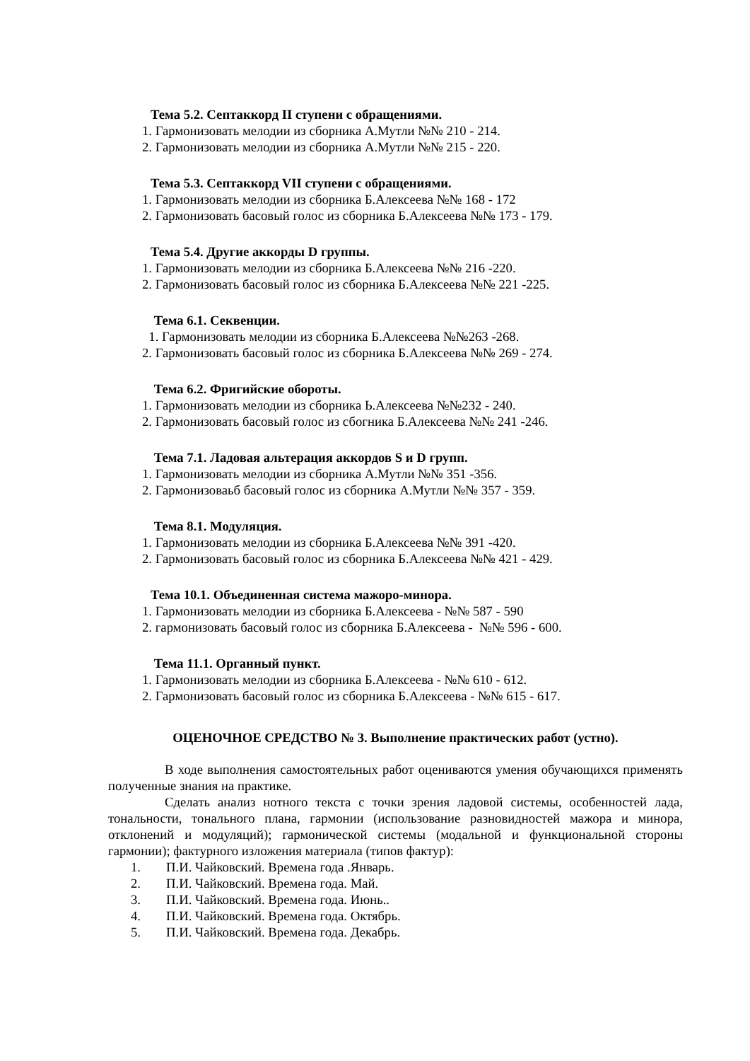Тема 5.2. Септаккорд II ступени с обращениями.
1. Гармонизовать мелодии из сборника А.Мутли №№ 210 - 214.
2. Гармонизовать мелодии из сборника А.Мутли №№ 215 - 220.
Тема 5.3. Септаккорд VII ступени с обращениями.
1. Гармонизовать мелодии из сборника Б.Алексеева №№ 168 - 172
2. Гармонизовать басовый голос из сборника Б.Алексеева №№ 173 - 179.
Тема 5.4. Другие аккорды D группы.
1. Гармонизовать мелодии из сборника Б.Алексеева №№ 216 -220.
2. Гармонизовать басовый голос из сборника Б.Алексеева №№ 221 -225.
Тема 6.1. Секвенции.
1. Гармонизовать мелодии из сборника Б.Алексеева №№263 -268.
2. Гармонизовать басовый голос из сборника Б.Алексеева №№ 269 - 274.
Тема 6.2. Фригийские обороты.
1. Гармонизовать мелодии из сборника Ь.Алексеева №№232 - 240.
2. Гармонизовать басовый голос из сбогника Б.Алексеева №№ 241 -246.
Тема 7.1. Ладовая альтерация аккордов S и D групп.
1. Гармонизовать мелодии из сборника А.Мутли №№ 351 -356.
2. Гармонизоваьб басовый голос из сборника А.Мутли №№ 357 - 359.
Тема 8.1. Модуляция.
1. Гармонизовать мелодии из сборника Б.Алексеева №№ 391 -420.
2. Гармонизовать басовый голос из сборника Б.Алексеева №№ 421 - 429.
Тема 10.1. Объединенная система мажоро-минора.
1. Гармонизовать мелодии из сборника Б.Алексеева - №№ 587 - 590
2. гармонизовать басовый голос из сборника Б.Алексеева - №№ 596 - 600.
Тема 11.1. Органный пункт.
1. Гармонизовать мелодии из сборника Б.Алексеева - №№ 610 - 612.
2. Гармонизовать басовый голос из сборника Б.Алексеева - №№ 615 - 617.
ОЦЕНОЧНОЕ СРЕДСТВО № 3. Выполнение практических работ (устно).
В ходе выполнения самостоятельных работ оцениваются умения обучающихся применять полученные знания на практике.
Сделать анализ нотного текста с точки зрения ладовой системы, особенностей лада, тональности, тонального плана, гармонии (использование разновидностей мажора и минора, отклонений и модуляций); гармонической системы (модальной и функциональной стороны гармонии); фактурного изложения материала (типов фактур):
1. П.И. Чайковский. Времена года .Январь.
2. П.И. Чайковский. Времена года. Май.
3. П.И. Чайковский. Времена года. Июнь..
4. П.И. Чайковский. Времена года. Октябрь.
5. П.И. Чайковский. Времена года. Декабрь.